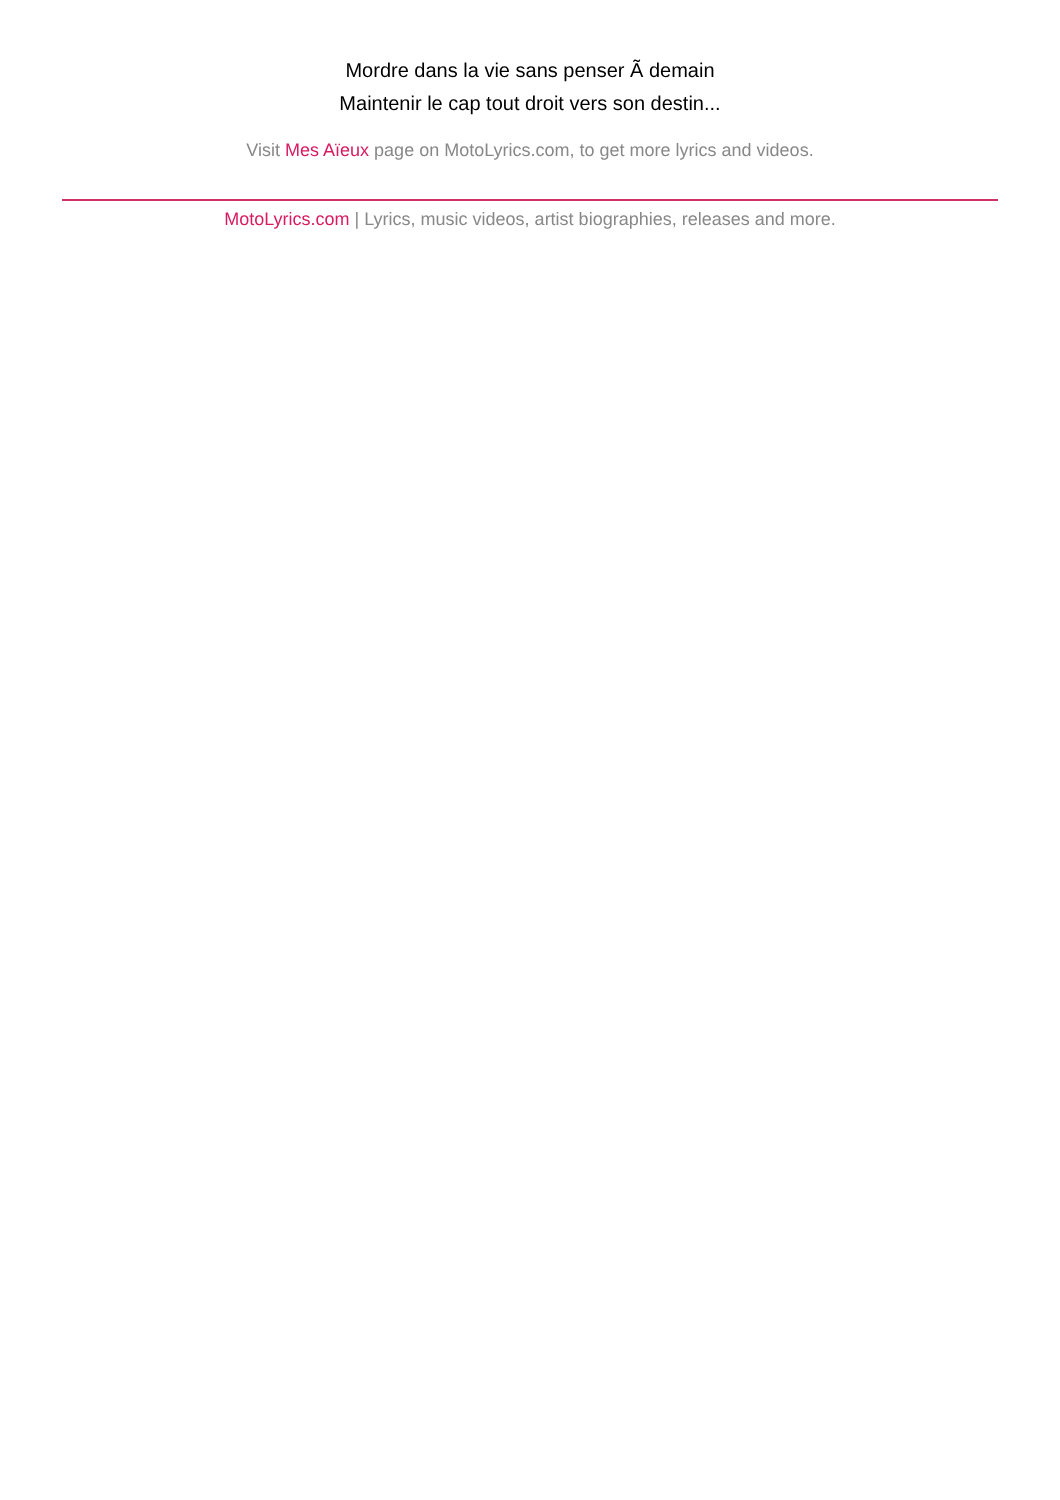Mordre dans la vie sans penser Ã demain
Maintenir le cap tout droit vers son destin...
Visit Mes Aïeux page on MotoLyrics.com, to get more lyrics and videos.
MotoLyrics.com | Lyrics, music videos, artist biographies, releases and more.